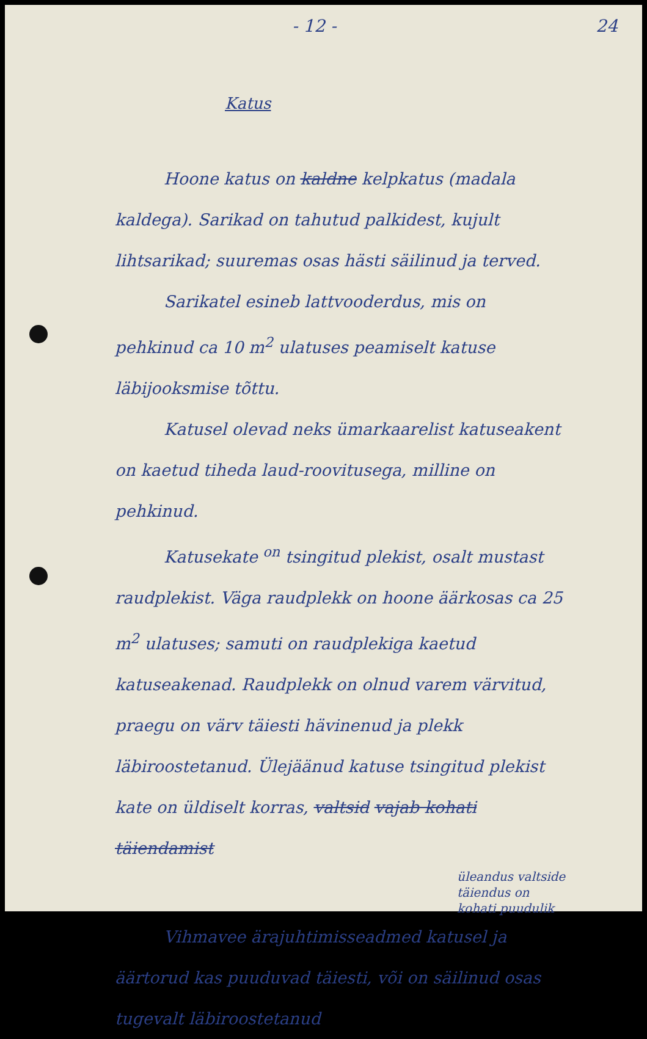- 12 - 24
Katus
Hoone katus on kaldne kelpkatus (madala kaldega). Sarikad on tahutud palkidest, kujult lihtsarikad; suuremas osas hästi säilinud ja terved.
Sarikatel esineb lattvooderdus, mis on pehkinud ca 10 m<sup>2</sup> ulatuses peamiselt katuse läbijooksmise tõttu.
Katusel olevad neks ümarkaarelist katuseakent on kaetud tiheda laud-roovitusega, milline on pehkinud.
Katusekate <sup>on</sup> tsingitud plekist, osalt mustast raudplekist. Väga raudplekk on hoone äärkosas ca 25 m<sup>2</sup> ulatuses; samuti on raudplekiga kaetud katuseakenad. Raudplekk on olnud varem värvitud, praegu on värv täiesti hävinenud ja plekk läbiroostetanud. Ülejäänud katuse tsingitud plekist kate on üldiselt korras, valtsid vajab kohati täiendamist
üleandus valtside täiendus on kohati puudulik
Vihmavee ärajuhtimisseadmed katusel ja äärtorud kas puuduvad täiesti, või on säilinud osas tugevalt läbiroostetanud